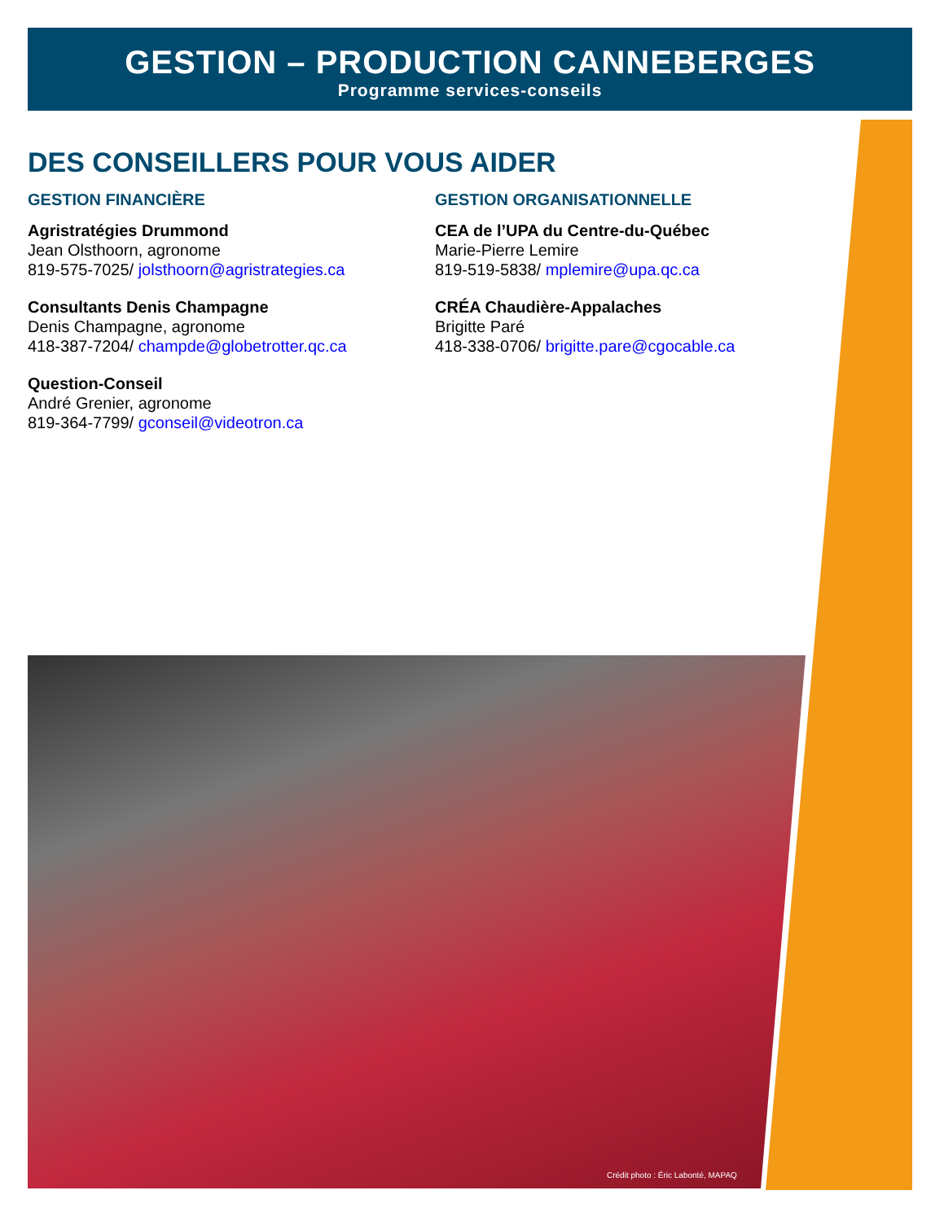GESTION – PRODUCTION CANNEBERGES
Programme services-conseils
DES CONSEILLERS POUR VOUS AIDER
GESTION FINANCIÈRE
Agristratégies Drummond
Jean Olsthoorn, agronome
819-575-7025/ jolsthoorn@agristrategies.ca
Consultants Denis Champagne
Denis Champagne, agronome
418-387-7204/ champde@globetrotter.qc.ca
Question-Conseil
André Grenier, agronome
819-364-7799/ gconseil@videotron.ca
GESTION ORGANISATIONNELLE
CEA de l’UPA du Centre-du-Québec
Marie-Pierre Lemire
819-519-5838/ mplemire@upa.qc.ca
CRÉA Chaudière-Appalaches
Brigitte Paré
418-338-0706/ brigitte.pare@cgocable.ca
Crédit photo : Éric Labonté, MAPAQ